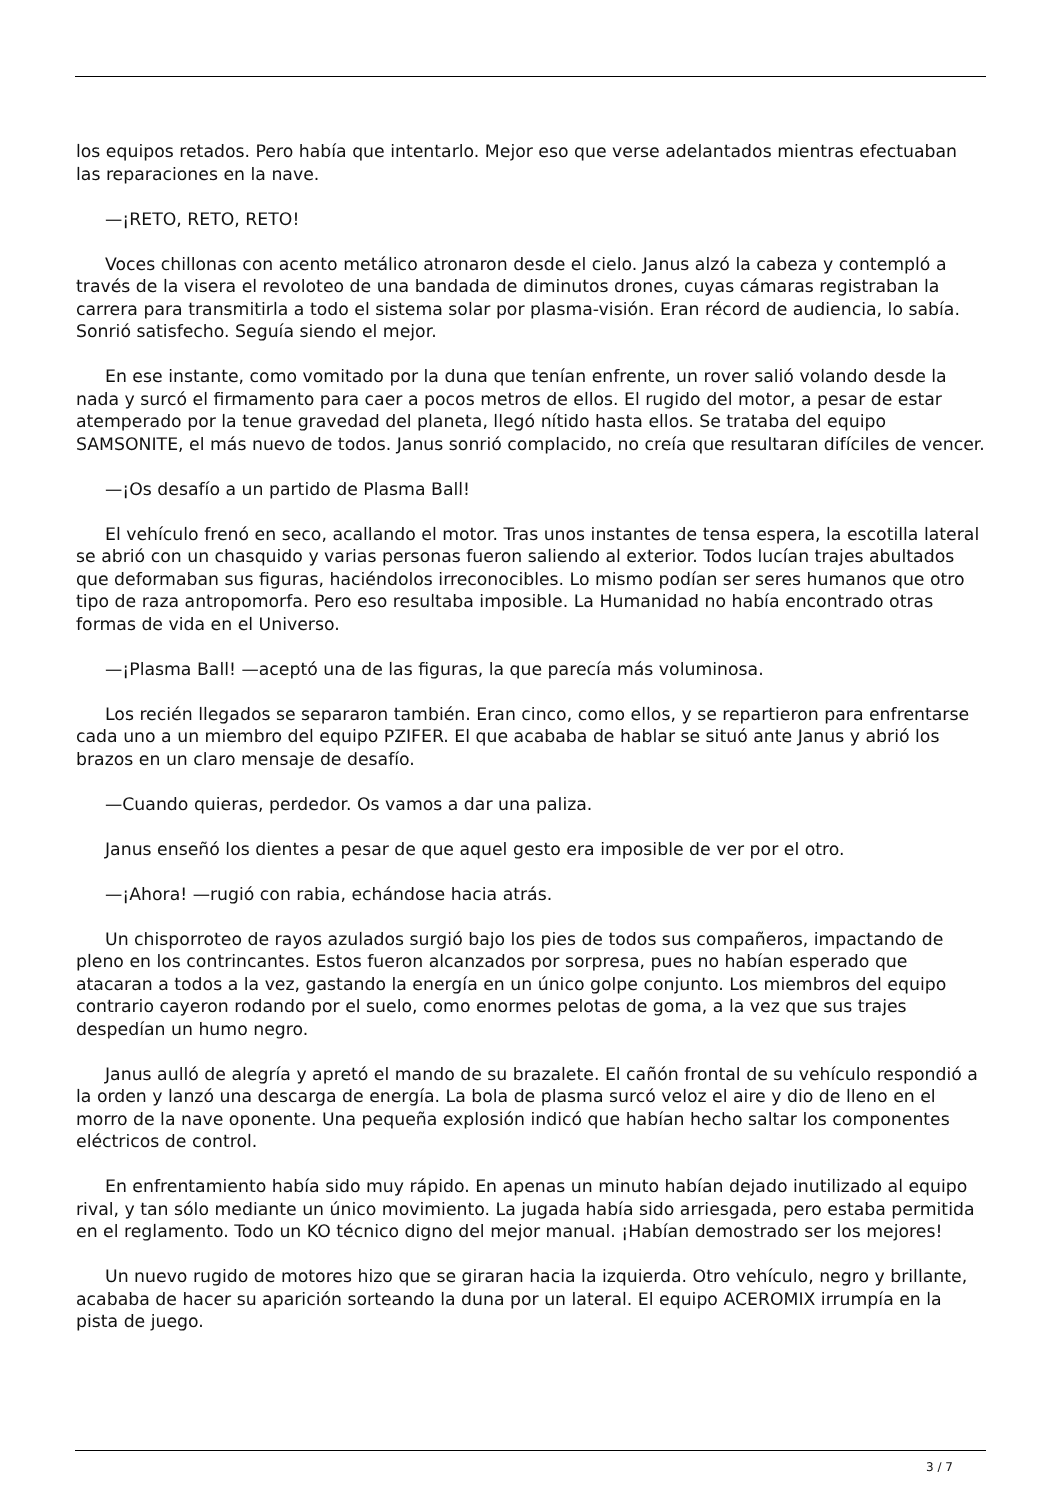los equipos retados. Pero había que intentarlo. Mejor eso que verse adelantados mientras efectuaban las reparaciones en la nave.
—¡RETO, RETO, RETO!
Voces chillonas con acento metálico atronaron desde el cielo. Janus alzó la cabeza y contempló a través de la visera el revoloteo de una bandada de diminutos drones, cuyas cámaras registraban la carrera para transmitirla a todo el sistema solar por plasma-visión. Eran récord de audiencia, lo sabía. Sonrió satisfecho. Seguía siendo el mejor.
En ese instante, como vomitado por la duna que tenían enfrente, un rover salió volando desde la nada y surcó el firmamento para caer a pocos metros de ellos. El rugido del motor, a pesar de estar atemperado por la tenue gravedad del planeta, llegó nítido hasta ellos. Se trataba del equipo SAMSONITE, el más nuevo de todos. Janus sonrió complacido, no creía que resultaran difíciles de vencer.
—¡Os desafío a un partido de Plasma Ball!
El vehículo frenó en seco, acallando el motor. Tras unos instantes de tensa espera, la escotilla lateral se abrió con un chasquido y varias personas fueron saliendo al exterior. Todos lucían trajes abultados que deformaban sus figuras, haciéndolos irreconocibles. Lo mismo podían ser seres humanos que otro tipo de raza antropomorfa. Pero eso resultaba imposible. La Humanidad no había encontrado otras formas de vida en el Universo.
—¡Plasma Ball! —aceptó una de las figuras, la que parecía más voluminosa.
Los recién llegados se separaron también. Eran cinco, como ellos, y se repartieron para enfrentarse cada uno a un miembro del equipo PZIFER. El que acababa de hablar se situó ante Janus y abrió los brazos en un claro mensaje de desafío.
—Cuando quieras, perdedor. Os vamos a dar una paliza.
Janus enseñó los dientes a pesar de que aquel gesto era imposible de ver por el otro.
—¡Ahora! —rugió con rabia, echándose hacia atrás.
Un chisporroteo de rayos azulados surgió bajo los pies de todos sus compañeros, impactando de pleno en los contrincantes. Estos fueron alcanzados por sorpresa, pues no habían esperado que atacaran a todos a la vez, gastando la energía en un único golpe conjunto. Los miembros del equipo contrario cayeron rodando por el suelo, como enormes pelotas de goma, a la vez que sus trajes despedían un humo negro.
Janus aulló de alegría y apretó el mando de su brazalete. El cañón frontal de su vehículo respondió a la orden y lanzó una descarga de energía. La bola de plasma surcó veloz el aire y dio de lleno en el morro de la nave oponente. Una pequeña explosión indicó que habían hecho saltar los componentes eléctricos de control.
En enfrentamiento había sido muy rápido. En apenas un minuto habían dejado inutilizado al equipo rival, y tan sólo mediante un único movimiento. La jugada había sido arriesgada, pero estaba permitida en el reglamento. Todo un KO técnico digno del mejor manual. ¡Habían demostrado ser los mejores!
Un nuevo rugido de motores hizo que se giraran hacia la izquierda. Otro vehículo, negro y brillante, acababa de hacer su aparición sorteando la duna por un lateral. El equipo ACEROMIX irrumpía en la pista de juego.
3 / 7